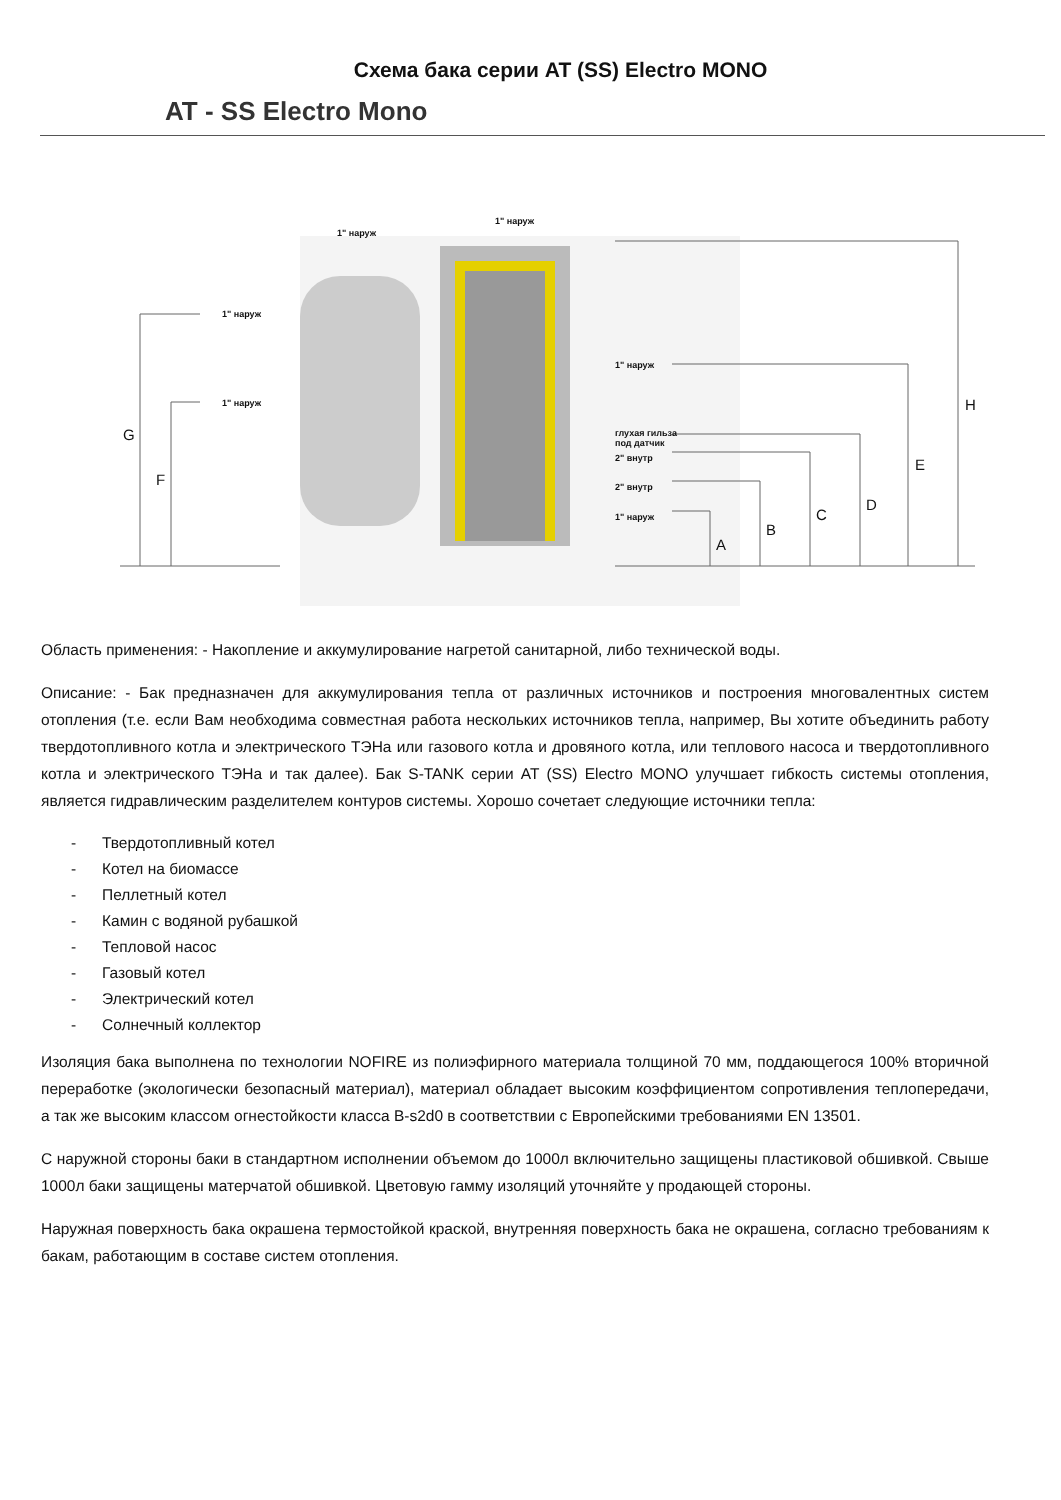Схема бака серии AT (SS) Electro MONO
AT - SS Electro Mono
1" наруж
1" наруж
1" наруж
1" наруж
1" наруж
глухая гильза
под датчик
2" внутр
2" внутр
1" наруж
G
F
A
B
C
D
E
H
Область применения: - Накопление и аккумулирование нагретой санитарной, либо технической воды.
Описание: - Бак предназначен для аккумулирования тепла от различных источников и построения многовалентных систем отопления (т.е. если Вам необходима совместная работа нескольких источников тепла, например, Вы хотите объединить работу твердотопливного котла и электрического ТЭНа или газового котла и дровяного котла, или теплового насоса и твердотопливного котла и электрического ТЭНа и так далее). Бак S-TANK серии AT (SS) Electro MONO улучшает гибкость системы отопления, является гидравлическим разделителем контуров системы. Хорошо сочетает следующие источники тепла:
- Твердотопливный котел
- Котел на биомассе
- Пеллетный котел
- Камин с водяной рубашкой
- Тепловой насос
- Газовый котел
- Электрический котел
- Солнечный коллектор
Изоляция бака выполнена по технологии NOFIRE из полиэфирного материала толщиной 70 мм, поддающегося 100% вторичной переработке (экологически безопасный материал), материал обладает высоким коэффициентом сопротивления теплопередачи, а так же высоким классом огнестойкости класса B-s2d0 в соответствии с Европейскими требованиями EN 13501.
С наружной стороны баки в стандартном исполнении объемом до 1000л включительно защищены пластиковой обшивкой. Свыше 1000л баки защищены матерчатой обшивкой. Цветовую гамму изоляций уточняйте у продающей стороны.
Наружная поверхность бака окрашена термостойкой краской, внутренняя поверхность бака не окрашена, согласно требованиям к бакам, работающим в составе систем отопления.